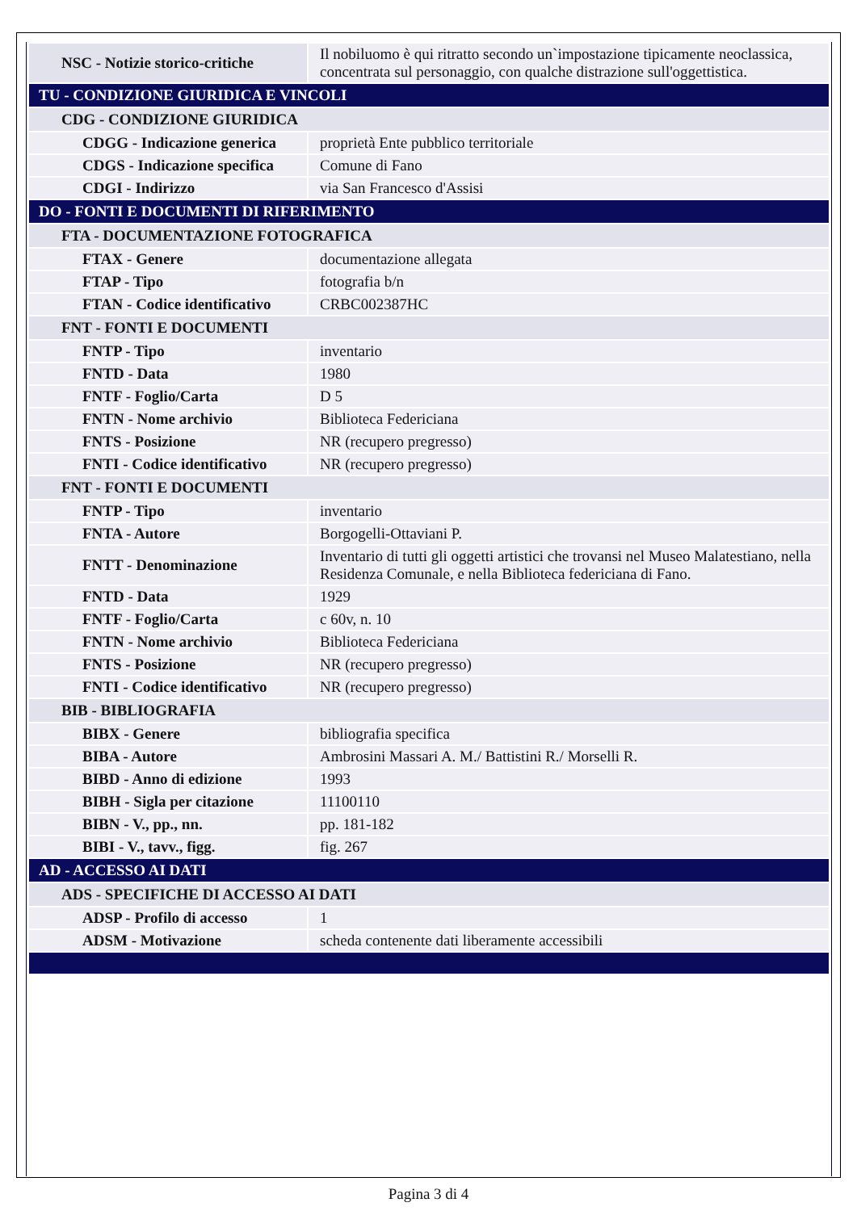| NSC - Notizie storico-critiche | Il nobiluomo è qui ritratto secondo un`impostazione tipicamente neoclassica, concentrata sul personaggio, con qualche distrazione sull'oggettistica. |
| TU - CONDIZIONE GIURIDICA E VINCOLI | |
| CDG - CONDIZIONE GIURIDICA | |
| CDGG - Indicazione generica | proprietà Ente pubblico territoriale |
| CDGS - Indicazione specifica | Comune di Fano |
| CDGI - Indirizzo | via San Francesco d'Assisi |
| DO - FONTI E DOCUMENTI DI RIFERIMENTO | |
| FTA - DOCUMENTAZIONE FOTOGRAFICA | |
| FTAX - Genere | documentazione allegata |
| FTAP - Tipo | fotografia b/n |
| FTAN - Codice identificativo | CRBC002387HC |
| FNT - FONTI E DOCUMENTI | |
| FNTP - Tipo | inventario |
| FNTD - Data | 1980 |
| FNTF - Foglio/Carta | D 5 |
| FNTN - Nome archivio | Biblioteca Federiciana |
| FNTS - Posizione | NR (recupero pregresso) |
| FNTI - Codice identificativo | NR (recupero pregresso) |
| FNT - FONTI E DOCUMENTI | |
| FNTP - Tipo | inventario |
| FNTA - Autore | Borgogelli-Ottaviani P. |
| FNTT - Denominazione | Inventario di tutti gli oggetti artistici che trovansi nel Museo Malatestiano, nella Residenza Comunale, e nella Biblioteca federiciana di Fano. |
| FNTD - Data | 1929 |
| FNTF - Foglio/Carta | c 60v, n. 10 |
| FNTN - Nome archivio | Biblioteca Federiciana |
| FNTS - Posizione | NR (recupero pregresso) |
| FNTI - Codice identificativo | NR (recupero pregresso) |
| BIB - BIBLIOGRAFIA | |
| BIBX - Genere | bibliografia specifica |
| BIBA - Autore | Ambrosini Massari A. M./ Battistini R./ Morselli R. |
| BIBD - Anno di edizione | 1993 |
| BIBH - Sigla per citazione | 11100110 |
| BIBN - V., pp., nn. | pp. 181-182 |
| BIBI - V., tavv., figg. | fig. 267 |
| AD - ACCESSO AI DATI | |
| ADS - SPECIFICHE DI ACCESSO AI DATI | |
| ADSP - Profilo di accesso | 1 |
| ADSM - Motivazione | scheda contenente dati liberamente accessibili |
Pagina 3 di 4